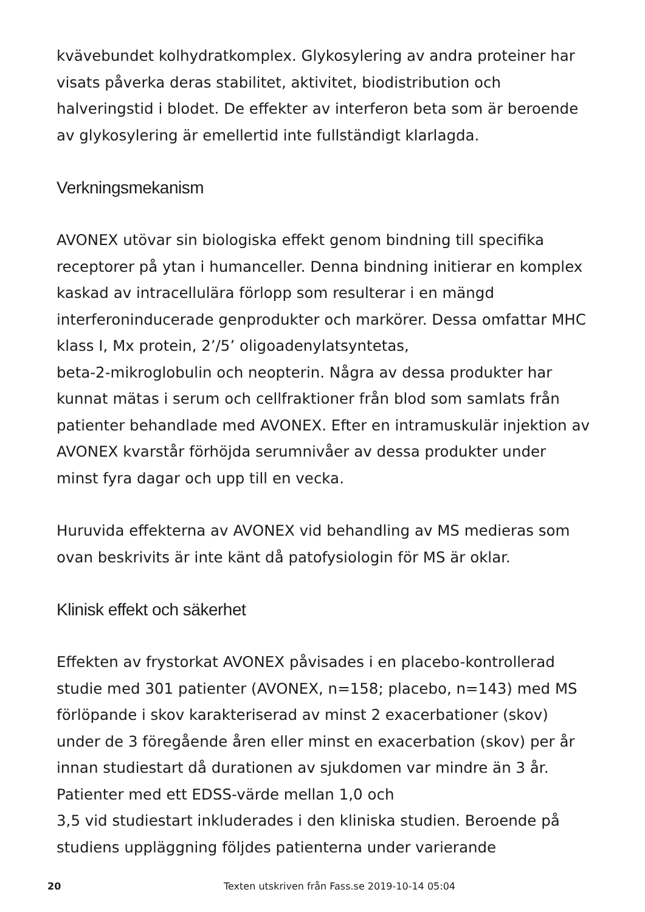kvävebundet kolhydratkomplex. Glykosylering av andra proteiner har visats påverka deras stabilitet, aktivitet, biodistribution och halveringstid i blodet. De effekter av interferon beta som är beroende av glykosylering är emellertid inte fullständigt klarlagda.
Verkningsmekanism
AVONEX utövar sin biologiska effekt genom bindning till specifika receptorer på ytan i humanceller. Denna bindning initierar en komplex kaskad av intracellulära förlopp som resulterar i en mängd interferoninducerade genprodukter och markörer. Dessa omfattar MHC klass I, Mx protein, 2’/5’ oligoadenylatsyntetas,
beta-2-mikroglobulin och neopterin. Några av dessa produkter har kunnat mätas i serum och cellfraktioner från blod som samlats från patienter behandlade med AVONEX. Efter en intramuskulär injektion av AVONEX kvarstår förhöjda serumnivåer av dessa produkter under minst fyra dagar och upp till en vecka.
Huruvida effekterna av AVONEX vid behandling av MS medieras som ovan beskrivits är inte känt då patofysiologin för MS är oklar.
Klinisk effekt och säkerhet
Effekten av frystorkat AVONEX påvisades i en placebo-kontrollerad studie med 301 patienter (AVONEX, n=158; placebo, n=143) med MS förlöpande i skov karakteriserad av minst 2 exacerbationer (skov) under de 3 föregående åren eller minst en exacerbation (skov) per år innan studiestart då durationen av sjukdomen var mindre än 3 år. Patienter med ett EDSS-värde mellan 1,0 och
3,5 vid studiestart inkluderades i den kliniska studien. Beroende på studiens uppläggning följdes patienterna under varierande
20 Texten utskriven från Fass.se 2019-10-14 05:04